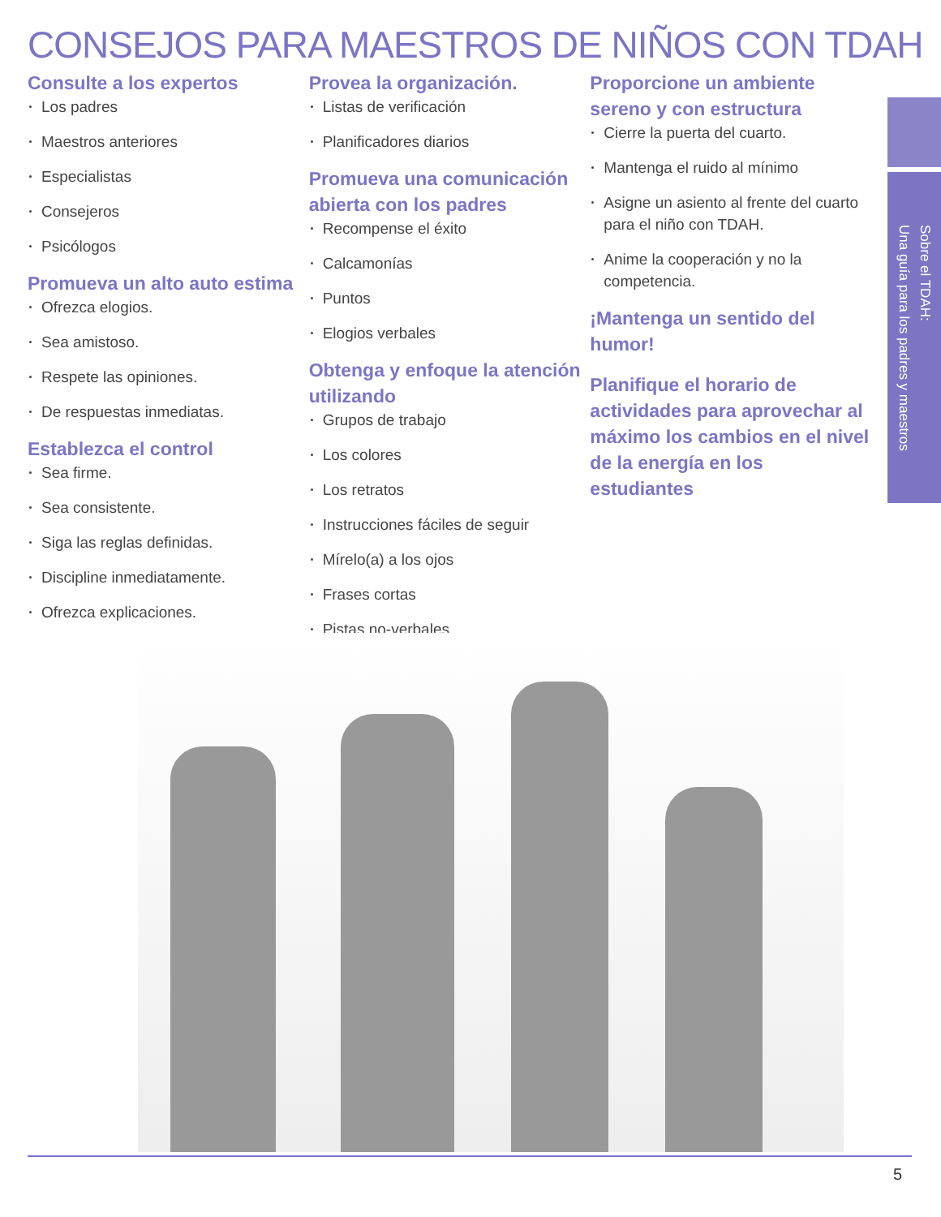CONSEJOS PARA MAESTROS DE NIÑOS CON TDAH
Consulte a los expertos
Los padres
Maestros anteriores
Especialistas
Consejeros
Psicólogos
Promueva un alto auto estima
Ofrezca elogios.
Sea amistoso.
Respete las opiniones.
De respuestas inmediatas.
Establezca el control
Sea firme.
Sea consistente.
Siga las reglas definidas.
Discipline inmediatamente.
Ofrezca explicaciones.
Provea la organización.
Listas de verificación
Planificadores diarios
Promueva una comunicación abierta con los padres
Recompense el éxito
Calcamonías
Puntos
Elogios verbales
Obtenga y enfoque la atención utilizando
Grupos de trabajo
Los colores
Los retratos
Instrucciones fáciles de seguir
Mírelo(a) a los ojos
Frases cortas
Pistas no-verbales.
Proporcione un ambiente sereno y con estructura
Cierre la puerta del cuarto.
Mantenga el ruido al mínimo
Asigne un asiento al frente del cuarto para el niño con TDAH.
Anime la cooperación y no la competencia.
¡Mantenga un sentido del humor!
Planifique el horario de actividades para aprovechar al máximo los cambios en el nivel de la energía en los estudiantes
Sobre el TDAH:
Una guía para los padres y maestros
5